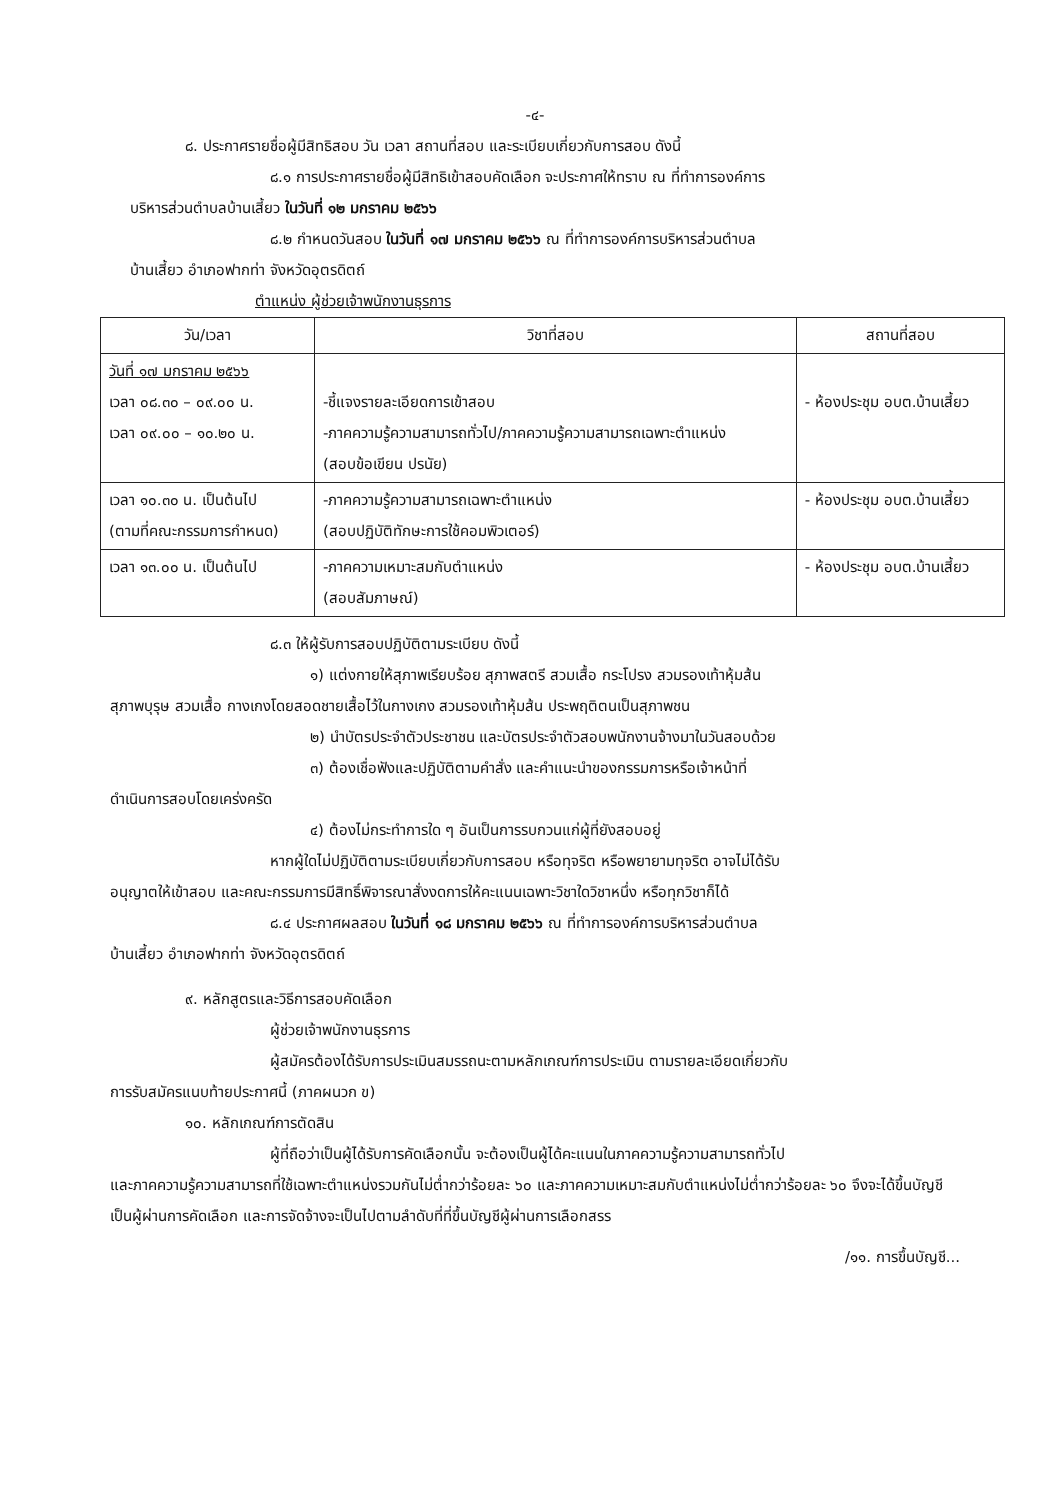-๔-
๘. ประกาศรายชื่อผู้มีสิทธิสอบ วัน เวลา สถานที่สอบ และระเบียบเกี่ยวกับการสอบ ดังนี้
๘.๑ การประกาศรายชื่อผู้มีสิทธิเข้าสอบคัดเลือก จะประกาศให้ทราบ ณ ที่ทำการองค์การ
บริหารส่วนตำบลบ้านเสี้ยว ในวันที่ ๑๒ มกราคม ๒๕๖๖
๘.๒ กำหนดวันสอบ ในวันที่ ๑๗ มกราคม ๒๕๖๖ ณ ที่ทำการองค์การบริหารส่วนตำบล
บ้านเสี้ยว อำเภอฟากท่า จังหวัดอุตรดิตถ์
ตำแหน่ง ผู้ช่วยเจ้าพนักงานธุรการ
| วัน/เวลา | วิชาที่สอบ | สถานที่สอบ |
| --- | --- | --- |
| วันที่ ๑๗ มกราคม ๒๕๖๖ เวลา ๐๘.๓๐ – ๐๙.๐๐ น. เวลา ๐๙.๐๐ – ๑๐.๒๐ น. | -ชี้แจงรายละเอียดการเข้าสอบ -ภาคความรู้ความสามารถทั่วไป/ภาคความรู้ความสามารถเฉพาะตำแหน่ง (สอบข้อเขียน ปรนัย) | - ห้องประชุม อบต.บ้านเสี้ยว |
| เวลา ๑๐.๓๐ น. เป็นต้นไป (ตามที่คณะกรรมการกำหนด) | -ภาคความรู้ความสามารถเฉพาะตำแหน่ง (สอบปฏิบัติทักษะการใช้คอมพิวเตอร์) | - ห้องประชุม อบต.บ้านเสี้ยว |
| เวลา ๑๓.๐๐ น. เป็นต้นไป | -ภาคความเหมาะสมกับตำแหน่ง (สอบสัมภาษณ์) | - ห้องประชุม อบต.บ้านเสี้ยว |
๘.๓ ให้ผู้รับการสอบปฏิบัติตามระเบียบ ดังนี้
๑) แต่งกายให้สุภาพเรียบร้อย สุภาพสตรี สวมเสื้อ กระโปรง สวมรองเท้าหุ้มส้น
สุภาพบุรุษ สวมเสื้อ กางเกงโดยสอดชายเสื้อไว้ในกางเกง สวมรองเท้าหุ้มส้น ประพฤติตนเป็นสุภาพชน
๒) นำบัตรประจำตัวประชาชน และบัตรประจำตัวสอบพนักงานจ้างมาในวันสอบด้วย
๓) ต้องเชื่อฟังและปฏิบัติตามคำสั่ง และคำแนะนำของกรรมการหรือเจ้าหน้าที่
ดำเนินการสอบโดยเคร่งครัด
๔) ต้องไม่กระทำการใด ๆ อันเป็นการรบกวนแก่ผู้ที่ยังสอบอยู่
หากผู้ใดไม่ปฏิบัติตามระเบียบเกี่ยวกับการสอบ หรือทุจริต หรือพยายามทุจริต อาจไม่ได้รับ
อนุญาตให้เข้าสอบ และคณะกรรมการมีสิทธิ์พิจารณาสั่งงดการให้คะแนนเฉพาะวิชาใดวิชาหนึ่ง หรือทุกวิชาก็ได้
๘.๔ ประกาศผลสอบ ในวันที่ ๑๘ มกราคม ๒๕๖๖ ณ ที่ทำการองค์การบริหารส่วนตำบล
บ้านเสี้ยว อำเภอฟากท่า จังหวัดอุตรดิตถ์
๙. หลักสูตรและวิธีการสอบคัดเลือก
ผู้ช่วยเจ้าพนักงานธุรการ
ผู้สมัครต้องได้รับการประเมินสมรรถนะตามหลักเกณฑ์การประเมิน ตามรายละเอียดเกี่ยวกับ
การรับสมัครแนบท้ายประกาศนี้ (ภาคผนวก ข)
๑๐. หลักเกณฑ์การตัดสิน
ผู้ที่ถือว่าเป็นผู้ได้รับการคัดเลือกนั้น จะต้องเป็นผู้ได้คะแนนในภาคความรู้ความสามารถทั่วไป
และภาคความรู้ความสามารถที่ใช้เฉพาะตำแหน่งรวมกันไม่ต่ำกว่าร้อยละ ๖๐ และภาคความเหมาะสมกับตำแหน่งไม่ต่ำกว่าร้อยละ ๖๐ จึงจะได้ขึ้นบัญชีเป็นผู้ผ่านการคัดเลือก และการจัดจ้างจะเป็นไปตามลำดับที่ที่ขึ้นบัญชีผู้ผ่านการเลือกสรร
/๑๑. การขึ้นบัญชี...